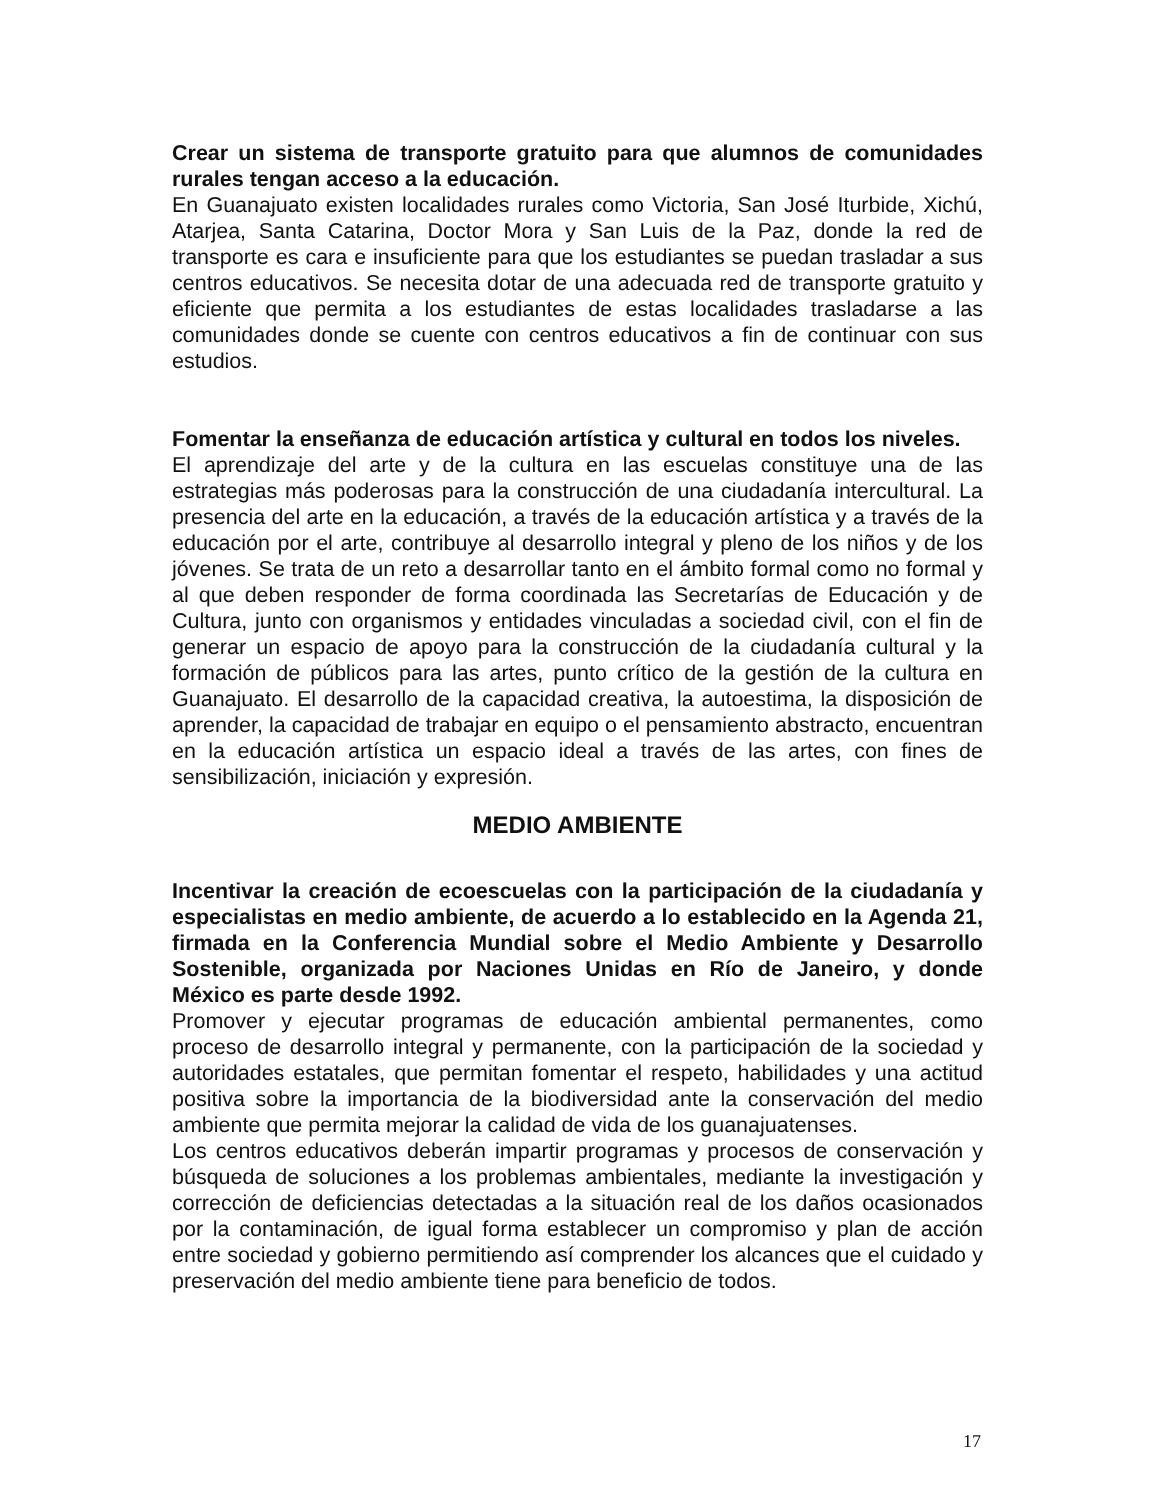Crear un sistema de transporte gratuito para que alumnos de comunidades rurales tengan acceso a la educación.
En Guanajuato existen localidades rurales como Victoria, San José Iturbide, Xichú, Atarjea, Santa Catarina, Doctor Mora y San Luis de la Paz, donde la red de transporte es cara e insuficiente para que los estudiantes se puedan trasladar a sus centros educativos. Se necesita dotar de una adecuada red de transporte gratuito y eficiente que permita a los estudiantes de estas localidades trasladarse a las comunidades donde se cuente con centros educativos a fin de continuar con sus estudios.
Fomentar la enseñanza de educación artística y cultural en todos los niveles.
El aprendizaje del arte y de la cultura en las escuelas constituye una de las estrategias más poderosas para la construcción de una ciudadanía intercultural. La presencia del arte en la educación, a través de la educación artística y a través de la educación por el arte, contribuye al desarrollo integral y pleno de los niños y de los jóvenes. Se trata de un reto a desarrollar tanto en el ámbito formal como no formal y al que deben responder de forma coordinada las Secretarías de Educación y de Cultura, junto con organismos y entidades vinculadas a sociedad civil, con el fin de generar un espacio de apoyo para la construcción de la ciudadanía cultural y la formación de públicos para las artes, punto crítico de la gestión de la cultura en Guanajuato. El desarrollo de la capacidad creativa, la autoestima, la disposición de aprender, la capacidad de trabajar en equipo o el pensamiento abstracto, encuentran en la educación artística un espacio ideal a través de las artes, con fines de sensibilización, iniciación y expresión.
MEDIO AMBIENTE
Incentivar la creación de ecoescuelas con la participación de la ciudadanía y especialistas en medio ambiente, de acuerdo a lo establecido en la Agenda 21, firmada en la Conferencia Mundial sobre el Medio Ambiente y Desarrollo Sostenible, organizada por Naciones Unidas en Río de Janeiro, y donde México es parte desde 1992.
Promover y ejecutar programas de educación ambiental permanentes, como proceso de desarrollo integral y permanente, con la participación de la sociedad y autoridades estatales, que permitan fomentar el respeto, habilidades y una actitud positiva sobre la importancia de la biodiversidad ante la conservación del medio ambiente que permita mejorar la calidad de vida de los guanajuatenses.
Los centros educativos deberán impartir programas y procesos de conservación y búsqueda de soluciones a los problemas ambientales, mediante la investigación y corrección de deficiencias detectadas a la situación real de los daños ocasionados por la contaminación, de igual forma establecer un compromiso y plan de acción entre sociedad y gobierno permitiendo así comprender los alcances que el cuidado y preservación del medio ambiente tiene para beneficio de todos.
17